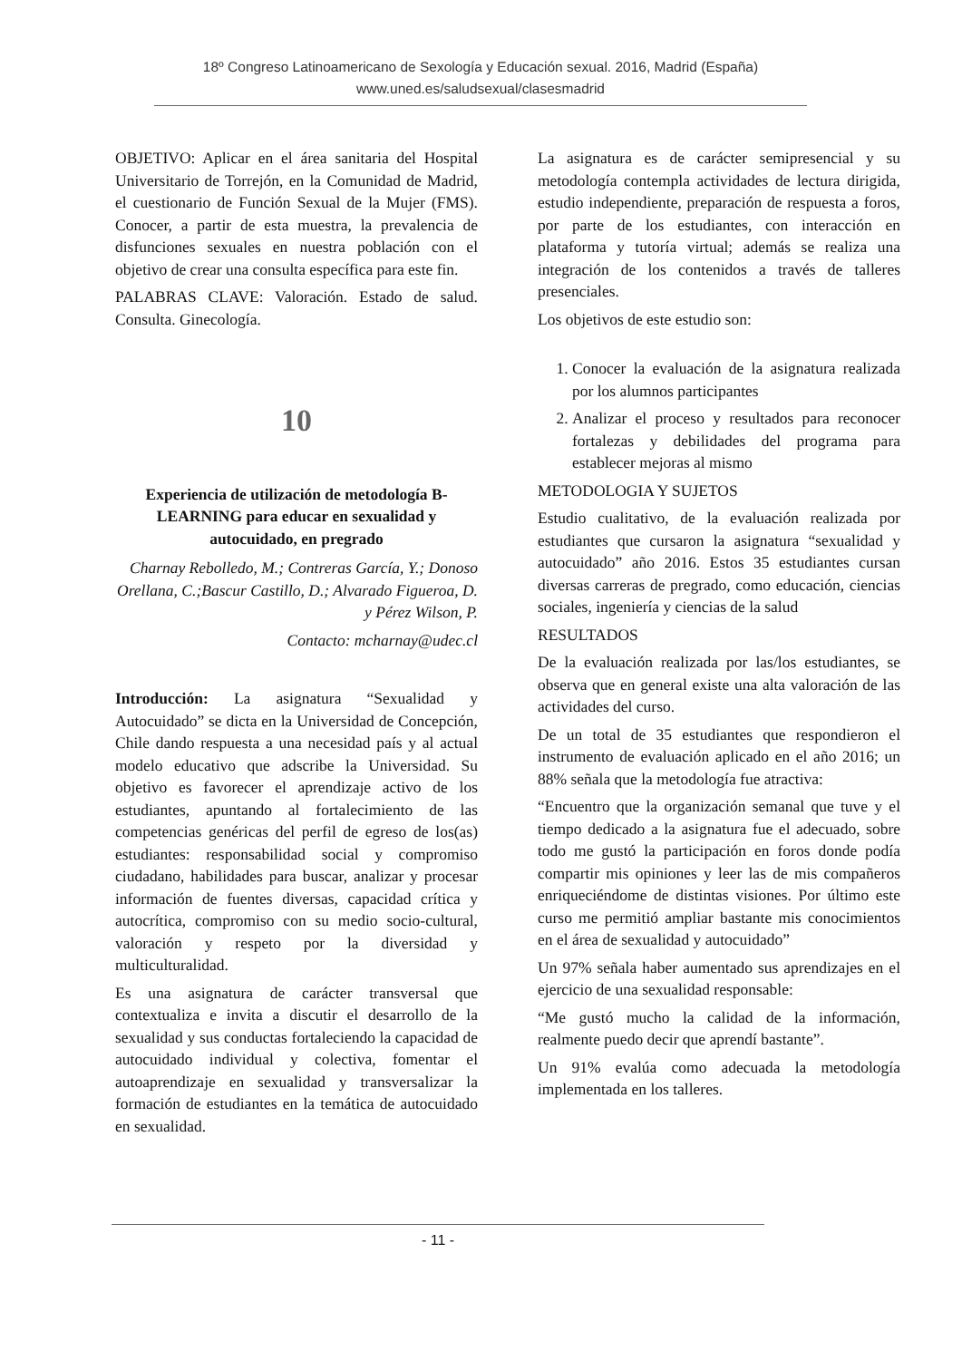18º Congreso Latinoamericano de Sexología y Educación sexual. 2016, Madrid (España)
www.uned.es/saludsexual/clasesmadrid
OBJETIVO: Aplicar en el área sanitaria del Hospital Universitario de Torrejón, en la Comunidad de Madrid, el cuestionario de Función Sexual de la Mujer (FMS). Conocer, a partir de esta muestra, la prevalencia de disfunciones sexuales en nuestra población con el objetivo de crear una consulta específica para este fin.
PALABRAS CLAVE: Valoración. Estado de salud. Consulta. Ginecología.
10
Experiencia de utilización de metodología B-LEARNING para educar en sexualidad y autocuidado, en pregrado
Charnay Rebolledo, M.; Contreras García, Y.; Donoso Orellana, C.;Bascur Castillo, D.; Alvarado Figueroa, D. y Pérez Wilson, P.
Contacto: mcharnay@udec.cl
Introducción: La asignatura “Sexualidad y Autocuidado” se dicta en la Universidad de Concepción, Chile dando respuesta a una necesidad país y al actual modelo educativo que adscribe la Universidad. Su objetivo es favorecer el aprendizaje activo de los estudiantes, apuntando al fortalecimiento de las competencias genéricas del perfil de egreso de los(as) estudiantes: responsabilidad social y compromiso ciudadano, habilidades para buscar, analizar y procesar información de fuentes diversas, capacidad crítica y autocrítica, compromiso con su medio socio-cultural, valoración y respeto por la diversidad y multiculturalidad.
Es una asignatura de carácter transversal que contextualiza e invita a discutir el desarrollo de la sexualidad y sus conductas fortaleciendo la capacidad de autocuidado individual y colectiva, fomentar el autoaprendizaje en sexualidad y transversalizar la formación de estudiantes en la temática de autocuidado en sexualidad.
La asignatura es de carácter semipresencial y su metodología contempla actividades de lectura dirigida, estudio independiente, preparación de respuesta a foros, por parte de los estudiantes, con interacción en plataforma y tutoría virtual; además se realiza una integración de los contenidos a través de talleres presenciales.
Los objetivos de este estudio son:
1. Conocer la evaluación de la asignatura realizada por los alumnos participantes
2. Analizar el proceso y resultados para reconocer fortalezas y debilidades del programa para establecer mejoras al mismo
METODOLOGIA Y SUJETOS
Estudio cualitativo, de la evaluación realizada por estudiantes que cursaron la asignatura “sexualidad y autocuidado” año 2016. Estos 35 estudiantes cursan diversas carreras de pregrado, como educación, ciencias sociales, ingeniería y ciencias de la salud
RESULTADOS
De la evaluación realizada por las/los estudiantes, se observa que en general existe una alta valoración de las actividades del curso.
De un total de 35 estudiantes que respondieron el instrumento de evaluación aplicado en el año 2016; un 88% señala que la metodología fue atractiva:
“Encuentro que la organización semanal que tuve y el tiempo dedicado a la asignatura fue el adecuado, sobre todo me gustó la participación en foros donde podía compartir mis opiniones y leer las de mis compañeros enriqueciéndome de distintas visiones. Por último este curso me permitió ampliar bastante mis conocimientos en el área de sexualidad y autocuidado”
Un 97% señala haber aumentado sus aprendizajes en el ejercicio de una sexualidad responsable:
“Me gustó mucho la calidad de la información, realmente puedo decir que aprendí bastante”.
Un 91% evalúa como adecuada la metodología implementada en los talleres.
- 11 -